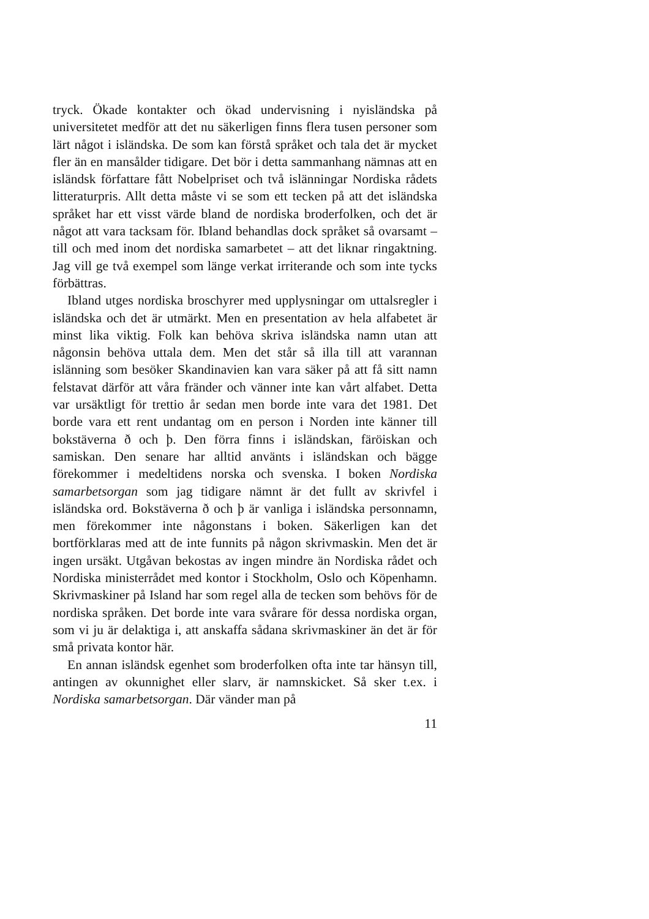tryck. Ökade kontakter och ökad undervisning i nyisländska på universitetet medför att det nu säkerligen finns flera tusen personer som lärt något i isländska. De som kan förstå språket och tala det är mycket fler än en mansålder tidigare. Det bör i detta sammanhang nämnas att en isländsk författare fått Nobelpriset och två islänningar Nordiska rådets litteraturpris. Allt detta måste vi se som ett tecken på att det isländska språket har ett visst värde bland de nordiska broderfolken, och det är något att vara tacksam för. Ibland behandlas dock språket så ovarsamt – till och med inom det nordiska samarbetet – att det liknar ringaktning. Jag vill ge två exempel som länge verkat irriterande och som inte tycks förbättras.
Ibland utges nordiska broschyrer med upplysningar om uttalsregler i isländska och det är utmärkt. Men en presentation av hela alfabetet är minst lika viktig. Folk kan behöva skriva isländska namn utan att någonsin behöva uttala dem. Men det står så illa till att varannan islänning som besöker Skandinavien kan vara säker på att få sitt namn felstavat därför att våra fränder och vänner inte kan vårt alfabet. Detta var ursäktligt för trettio år sedan men borde inte vara det 1981. Det borde vara ett rent undantag om en person i Norden inte känner till bokstäverna ð och þ. Den förra finns i isländskan, färöiskan och samiskan. Den senare har alltid använts i isländskan och bägge förekommer i medeltidens norska och svenska. I boken Nordiska samarbetsorgan som jag tidigare nämnt är det fullt av skrivfel i isländska ord. Bokstäverna ð och þ är vanliga i isländska personnamn, men förekommer inte någonstans i boken. Säkerligen kan det bortförklaras med att de inte funnits på någon skrivmaskin. Men det är ingen ursäkt. Utgåvan bekostas av ingen mindre än Nordiska rådet och Nordiska ministerrådet med kontor i Stockholm, Oslo och Köpenhamn. Skrivmaskiner på Island har som regel alla de tecken som behövs för de nordiska språken. Det borde inte vara svårare för dessa nordiska organ, som vi ju är delaktiga i, att anskaffa sådana skrivmaskiner än det är för små privata kontor här.
En annan isländsk egenhet som broderfolken ofta inte tar hänsyn till, antingen av okunnighet eller slarv, är namnskicket. Så sker t.ex. i Nordiska samarbetsorgan. Där vänder man på
11